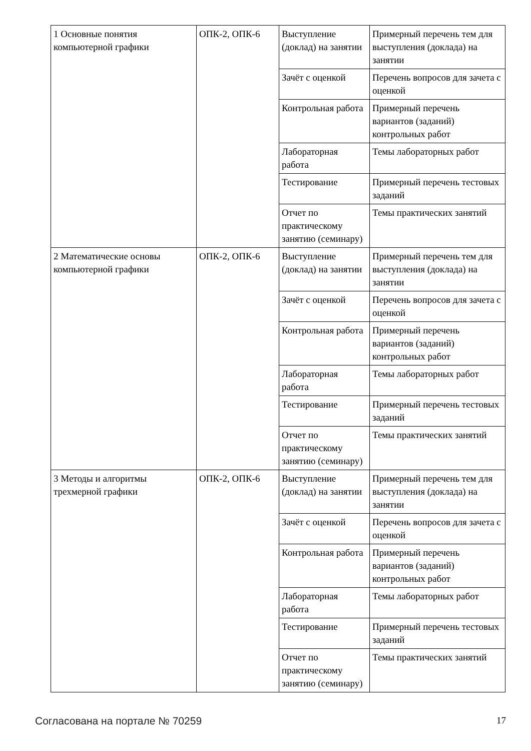| 1 Основные понятия компьютерной графики | ОПК-2, ОПК-6 | Выступление (доклад) на занятии | Примерный перечень тем для выступления (доклада) на занятии |
| | | Зачёт с оценкой | Перечень вопросов для зачета с оценкой |
| | | Контрольная работа | Примерный перечень вариантов (заданий) контрольных работ |
| | | Лабораторная работа | Темы лабораторных работ |
| | | Тестирование | Примерный перечень тестовых заданий |
| | | Отчет по практическому занятию (семинару) | Темы практических занятий |
| 2 Математические основы компьютерной графики | ОПК-2, ОПК-6 | Выступление (доклад) на занятии | Примерный перечень тем для выступления (доклада) на занятии |
| | | Зачёт с оценкой | Перечень вопросов для зачета с оценкой |
| | | Контрольная работа | Примерный перечень вариантов (заданий) контрольных работ |
| | | Лабораторная работа | Темы лабораторных работ |
| | | Тестирование | Примерный перечень тестовых заданий |
| | | Отчет по практическому занятию (семинару) | Темы практических занятий |
| 3 Методы и алгоритмы трехмерной графики | ОПК-2, ОПК-6 | Выступление (доклад) на занятии | Примерный перечень тем для выступления (доклада) на занятии |
| | | Зачёт с оценкой | Перечень вопросов для зачета с оценкой |
| | | Контрольная работа | Примерный перечень вариантов (заданий) контрольных работ |
| | | Лабораторная работа | Темы лабораторных работ |
| | | Тестирование | Примерный перечень тестовых заданий |
| | | Отчет по практическому занятию (семинару) | Темы практических занятий |
Согласована на портале № 70259 17